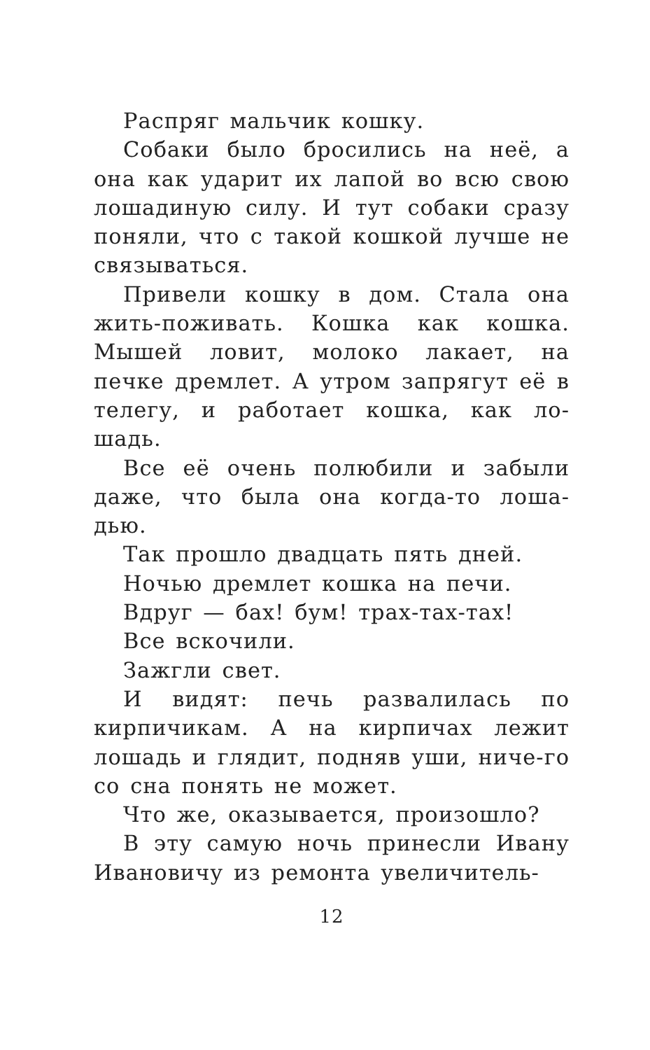Распряг мальчик кошку.
Собаки было бросились на неё, а она как ударит их лапой во всю свою лошадиную силу. И тут собаки сразу поняли, что с такой кошкой лучше не связываться.
Привели кошку в дом. Стала она жить-поживать. Кошка как кошка. Мышей ловит, молоко лакает, на печке дремлет. А утром запрягут её в телегу, и работает кошка, как ло-шадь.
Все её очень полюбили и забыли даже, что была она когда-то лоша-дью.
Так прошло двадцать пять дней.
Ночью дремлет кошка на печи.
Вдруг — бах! бум! трах-тах-тах!
Все вскочили.
Зажгли свет.
И видят: печь развалилась по кирпичикам. А на кирпичах лежит лошадь и глядит, подняв уши, ниче-го со сна понять не может.
Что же, оказывается, произошло?
В эту самую ночь принесли Ивану Ивановичу из ремонта увеличитель-
12